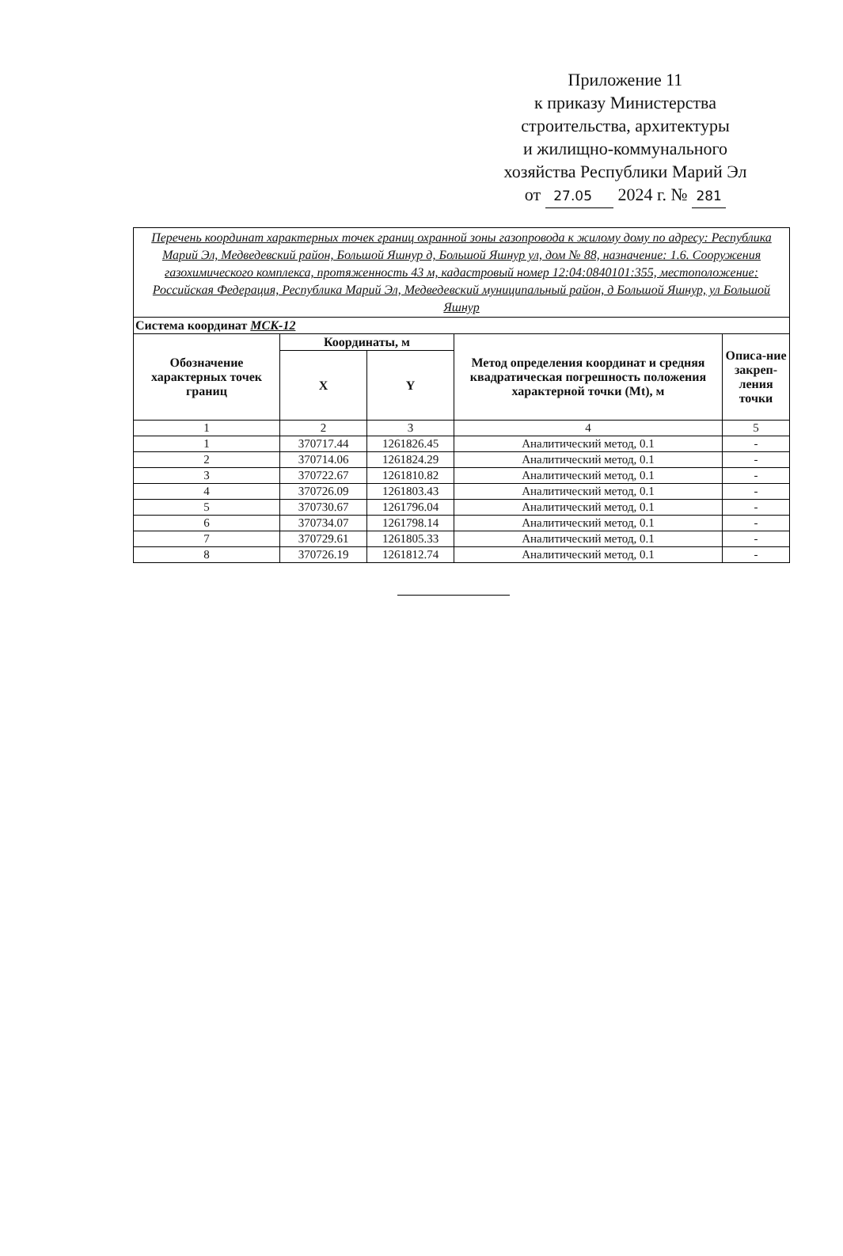Приложение 11
к приказу Министерства
строительства, архитектуры
и жилищно-коммунального
хозяйства Республики Марий Эл
от 27.05 2024 г. № 281
| Перечень координат характерных точек границ охранной зоны газопровода к жилому дому по адресу: Республика Марий Эл, Медведевский район, Большой Яшнур д, Большой Яшнур ул, дом № 88, назначение: 1.6. Сооружения газохимического комплекса, протяженность 43 м, кадастровый номер 12:04:0840101:355, местоположение: Российская Федерация, Республика Марий Эл, Медведевский муниципальный район, д Большой Яшнур, ул Большой Яшнур | | | | |
| Система координат МСК-12 | | | | |
| Обозначение характерных точек границ | Координаты, м | | Метод определения координат и средняя квадратическая погрешность положения характерной точки (Mt), м | Описа-ние закреп-ления точки |
| | X | Y | | |
| 1 | 2 | 3 | 4 | 5 |
| 1 | 370717.44 | 1261826.45 | Аналитический метод, 0.1 | - |
| 2 | 370714.06 | 1261824.29 | Аналитический метод, 0.1 | - |
| 3 | 370722.67 | 1261810.82 | Аналитический метод, 0.1 | - |
| 4 | 370726.09 | 1261803.43 | Аналитический метод, 0.1 | - |
| 5 | 370730.67 | 1261796.04 | Аналитический метод, 0.1 | - |
| 6 | 370734.07 | 1261798.14 | Аналитический метод, 0.1 | - |
| 7 | 370729.61 | 1261805.33 | Аналитический метод, 0.1 | - |
| 8 | 370726.19 | 1261812.74 | Аналитический метод, 0.1 | - |